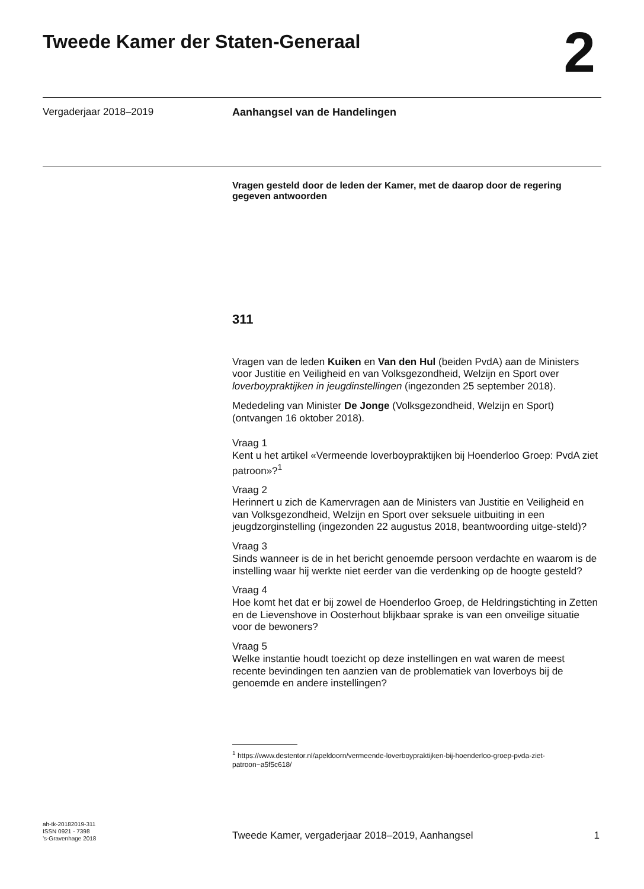Tweede Kamer der Staten-Generaal
2
Vergaderjaar 2018–2019
Aanhangsel van de Handelingen
Vragen gesteld door de leden der Kamer, met de daarop door de regering gegeven antwoorden
311
Vragen van de leden Kuiken en Van den Hul (beiden PvdA) aan de Ministers voor Justitie en Veiligheid en van Volksgezondheid, Welzijn en Sport over loverboypraktijken in jeugdinstellingen (ingezonden 25 september 2018).
Mededeling van Minister De Jonge (Volksgezondheid, Welzijn en Sport) (ontvangen 16 oktober 2018).
Vraag 1
Kent u het artikel «Vermeende loverboypraktijken bij Hoenderloo Groep: PvdA ziet patroon»?<sup>1</sup>
Vraag 2
Herinnert u zich de Kamervragen aan de Ministers van Justitie en Veiligheid en van Volksgezondheid, Welzijn en Sport over seksuele uitbuiting in een jeugdzorginstelling (ingezonden 22 augustus 2018, beantwoording uitge-steld)?
Vraag 3
Sinds wanneer is de in het bericht genoemde persoon verdachte en waarom is de instelling waar hij werkte niet eerder van die verdenking op de hoogte gesteld?
Vraag 4
Hoe komt het dat er bij zowel de Hoenderloo Groep, de Heldringstichting in Zetten en de Lievenshove in Oosterhout blijkbaar sprake is van een onveilige situatie voor de bewoners?
Vraag 5
Welke instantie houdt toezicht op deze instellingen en wat waren de meest recente bevindingen ten aanzien van de problematiek van loverboys bij de genoemde en andere instellingen?
<sup>1</sup> https://www.destentor.nl/apeldoorn/vermeende-loverboypraktijken-bij-hoenderloo-groep-pvda-ziet-patroon~a5f5c618/
ah-tk-20182019-311
ISSN 0921 - 7398
’s-Gravenhage 2018
Tweede Kamer, vergaderjaar 2018–2019, Aanhangsel 1